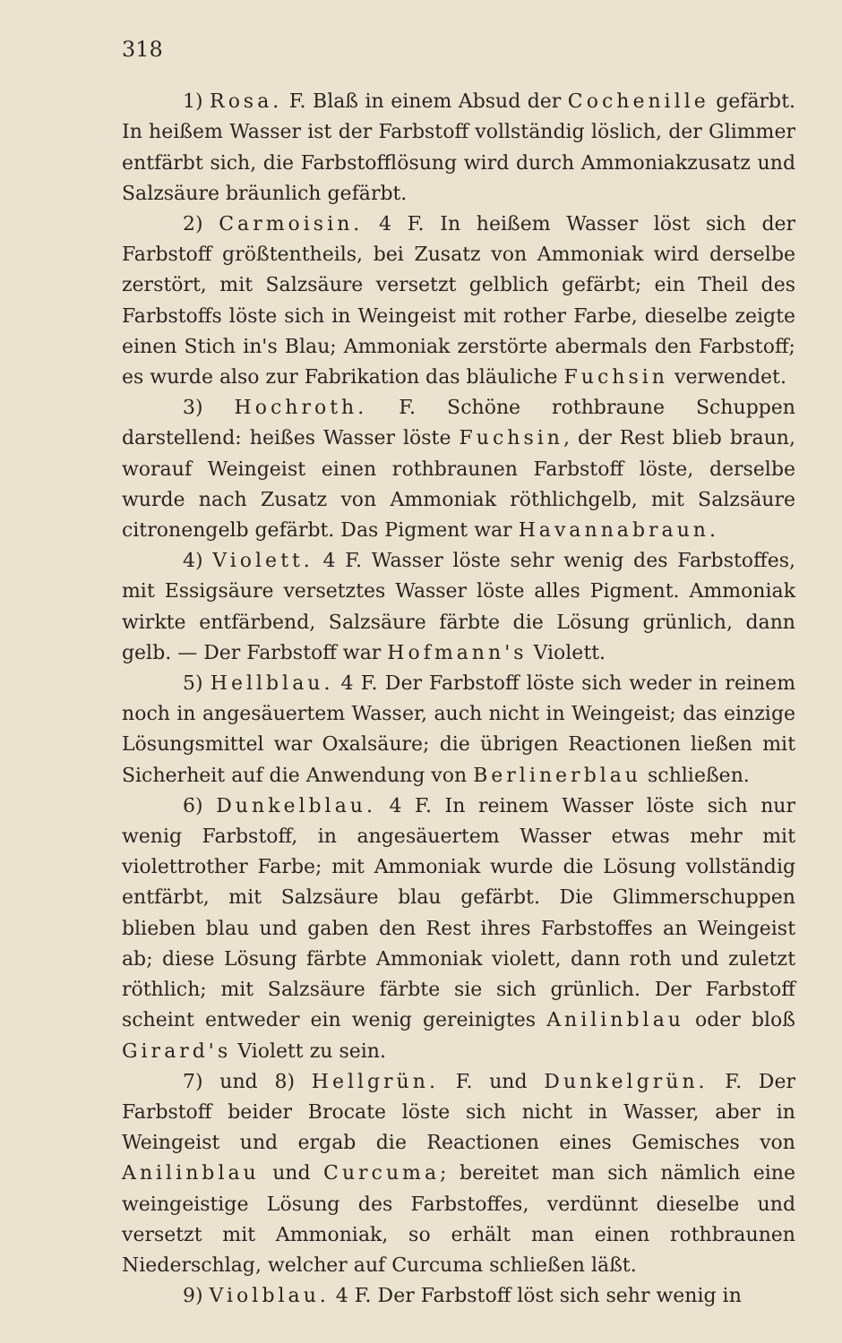318
1) Rosa. F. Blaß in einem Absud der Cochenille gefärbt. In heißem Wasser ist der Farbstoff vollständig löslich, der Glimmer entfärbt sich, die Farbstofflösung wird durch Ammoniakzusatz und Salzsäure bräunlich gefärbt.
2) Carmoisin. 4 F. In heißem Wasser löst sich der Farbstoff größtentheils, bei Zusatz von Ammoniak wird derselbe zerstört, mit Salzsäure versetzt gelblich gefärbt; ein Theil des Farbstoffs löste sich in Weingeist mit rother Farbe, dieselbe zeigte einen Stich in's Blau; Ammoniak zerstörte abermals den Farbstoff; es wurde also zur Fabrikation das bläuliche Fuchsin verwendet.
3) Hochroth. F. Schöne rothbraune Schuppen darstellend: heißes Wasser löste Fuchsin, der Rest blieb braun, worauf Weingeist einen rothbraunen Farbstoff löste, derselbe wurde nach Zusatz von Ammoniak röthlichgelb, mit Salzsäure citronengelb gefärbt. Das Pigment war Havannabraun.
4) Violett. 4 F. Wasser löste sehr wenig des Farbstoffes, mit Essigsäure versetztes Wasser löste alles Pigment. Ammoniak wirkte entfärbend, Salzsäure färbte die Lösung grünlich, dann gelb. — Der Farbstoff war Hofmann's Violett.
5) Hellblau. 4 F. Der Farbstoff löste sich weder in reinem noch in angesäuertem Wasser, auch nicht in Weingeist; das einzige Lösungsmittel war Oxalsäure; die übrigen Reactionen ließen mit Sicherheit auf die Anwendung von Berlinerblau schließen.
6) Dunkelblau. 4 F. In reinem Wasser löste sich nur wenig Farbstoff, in angesäuertem Wasser etwas mehr mit violettrother Farbe; mit Ammoniak wurde die Lösung vollständig entfärbt, mit Salzsäure blau gefärbt. Die Glimmerschuppen blieben blau und gaben den Rest ihres Farbstoffes an Weingeist ab; diese Lösung färbte Ammoniak violett, dann roth und zuletzt röthlich; mit Salzsäure färbte sie sich grünlich. Der Farbstoff scheint entweder ein wenig gereinigtes Anilinblau oder bloß Girard's Violett zu sein.
7) und 8) Hellgrün. F. und Dunkelgrün. F. Der Farbstoff beider Brocate löste sich nicht in Wasser, aber in Weingeist und ergab die Reactionen eines Gemisches von Anilinblau und Curcuma; bereitet man sich nämlich eine weingeistige Lösung des Farbstoffes, verdünnt dieselbe und versetzt mit Ammoniak, so erhält man einen rothbraunen Niederschlag, welcher auf Curcuma schließen läßt.
9) Violblau. 4 F. Der Farbstoff löst sich sehr wenig in